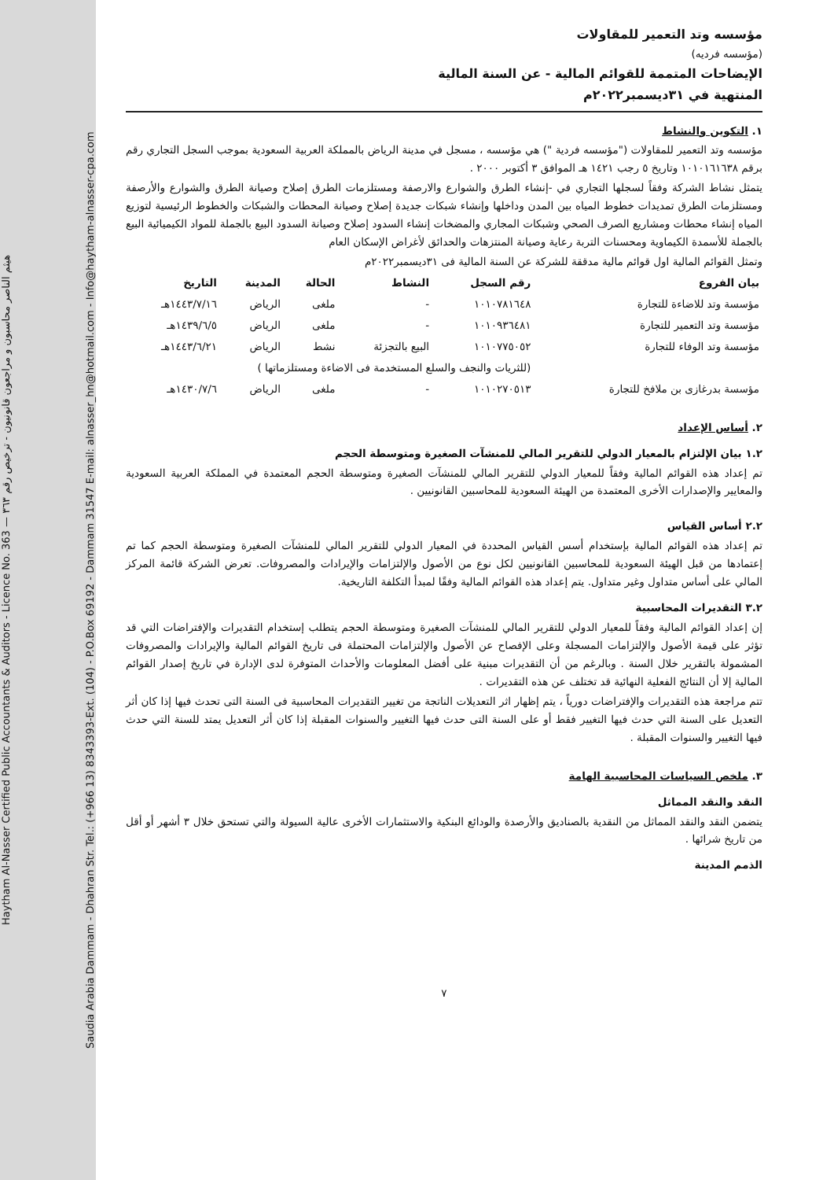Haytham Al-Nasser Certified Public Accountants & Auditors - Licence No. 363 — هيثم الناصر محاسبون و مراجعون قانونيون - ترخيص رقم ٣٦٣
Saudia Arabia Dammam - Dhahran Str. Tel.: (+966 13) 8343393-Ext. (104) - P.O.Box 69192 - Dammam 31547 E-mail: alnasser_hn@hotmail.com - Info@haytham-alnasser-cpa.com
مؤسسه وتد التعمير للمقاولات
(مؤسسه فرديه)
الإيضاحات المتممة للقوائم المالية - عن السنة المالية
المنتهية في ٣١ديسمبر٢٠٢٢م
١. التكوين والنشاط
مؤسسه وتد التعمير للمقاولات ("مؤسسه فردية ") هي مؤسسه ، مسجل في مدينة الرياض بالمملكة العربية السعودية بموجب السجل التجاري رقم برقم ١٠١٠١٦١٦٣٨ وتاريخ ٥ رجب ١٤٢١ هـ الموافق ٣ أكتوبر ٢٠٠٠ .
يتمثل نشاط الشركة وفقاً لسجلها التجاري في -إنشاء الطرق والشوارع والارصفة ومستلزمات الطرق إصلاح وصيانة الطرق والشوارع والأرصفة ومستلزمات الطرق تمديدات خطوط المياه بين المدن وداخلها وإنشاء شبكات جديدة إصلاح وصيانة المحطات والشبكات والخطوط الرئيسية لتوزيع المياه إنشاء محطات ومشاريع الصرف الصحي وشبكات المجاري والمضخات إنشاء السدود إصلاح وصيانة السدود البيع بالجملة للمواد الكيميائية البيع بالجملة للأسمدة الكيماوية ومحسنات التربة رعاية وصيانة المنتزهات والحدائق لأغراض الإسكان العام
وتمثل القوائم المالية اول قوائم مالية مدققة للشركة عن السنة المالية فى ٣١ديسمبر٢٠٢٢م
| بيان الفروع | رقم السجل | النشاط | الحالة | المدينة | التاريخ |
| --- | --- | --- | --- | --- | --- |
| مؤسسة وتد للاضاءة للتجارة | ١٠١٠٧٨١٦٤٨ | - | ملغى | الرياض | ١٤٤٣/٧/١٦هـ |
| مؤسسة وتد التعمير للتجارة | ١٠١٠٩٣٦٤٨١ | - | ملغى | الرياض | ١٤٣٩/٦/٥هـ |
| مؤسسة وتد الوفاء للتجارة | ١٠١٠٧٧٥٠٥٢ | البيع بالتجزئة | نشط | الرياض | ١٤٤٣/٦/٢١هـ |
| | (للثريات والنجف والسلع المستخدمة فى الاضاءة ومستلزماتها ) | | | | |
| مؤسسة بدرغازى بن ملافخ للتجارة | ١٠١٠٢٧٠٥١٣ | - | ملغى | الرياض | ١٤٣٠/٧/٦هـ |
٢. أساس الإعداد
١.٢ بيان الإلتزام بالمعيار الدولي للتقرير المالي للمنشآت الصغيرة ومتوسطة الحجم
تم إعداد هذه القوائم المالية وفقاً للمعيار الدولي للتقرير المالي للمنشآت الصغيرة ومتوسطة الحجم المعتمدة في المملكة العربية السعودية والمعايير والإصدارات الأخرى المعتمدة من الهيئة السعودية للمحاسبين القانونيين .
٢.٢ أساس القياس
تم إعداد هذه القوائم المالية بإستخدام أسس القياس المحددة في المعيار الدولي للتقرير المالي للمنشآت الصغيرة ومتوسطة الحجم كما تم إعتمادها من قبل الهيئة السعودية للمحاسبين القانونيين لكل نوع من الأصول والإلتزامات والإيرادات والمصروفات. تعرض الشركة قائمة المركز المالي على أساس متداول وغير متداول. يتم إعداد هذه القوائم المالية وفقًا لمبدأ التكلفة التاريخية.
٣.٢ التقديرات المحاسبية
إن إعداد القوائم المالية وفقاً للمعيار الدولي للتقرير المالي للمنشآت الصغيرة ومتوسطة الحجم يتطلب إستخدام التقديرات والإفتراضات التي قد تؤثر على قيمة الأصول والإلتزامات المسجلة وعلى الإفصاح عن الأصول والإلتزامات المحتملة فى تاريخ القوائم المالية والإيرادات والمصروفات المشمولة بالتقرير خلال السنة . وبالرغم من أن التقديرات مبنية على أفضل المعلومات والأحداث المتوفرة لدى الإدارة في تاريخ إصدار القوائم المالية إلا أن النتائج الفعلية النهائية قد تختلف عن هذه التقديرات .
تتم مراجعة هذه التقديرات والإفتراضات دورياً ، يتم إظهار اثر التعديلات الناتجة من تغيير التقديرات المحاسبية فى السنة التى تحدث فيها إذا كان أثر التعديل على السنة التي حدث فيها التغيير فقط أو على السنة التى حدث فيها التغيير والسنوات المقبلة إذا كان أثر التعديل يمتد للسنة التي حدث فيها التغيير والسنوات المقبلة .
٣. ملخص السياسات المحاسبية الهامة
النقد والنقد المماثل
يتضمن النقد والنقد المماثل من النقدية بالصناديق والأرصدة والودائع البنكية والاستثمارات الأخرى عالية السيولة والتي تستحق خلال ٣ أشهر أو أقل من تاريخ شرائها .
الذمم المدينة
٧